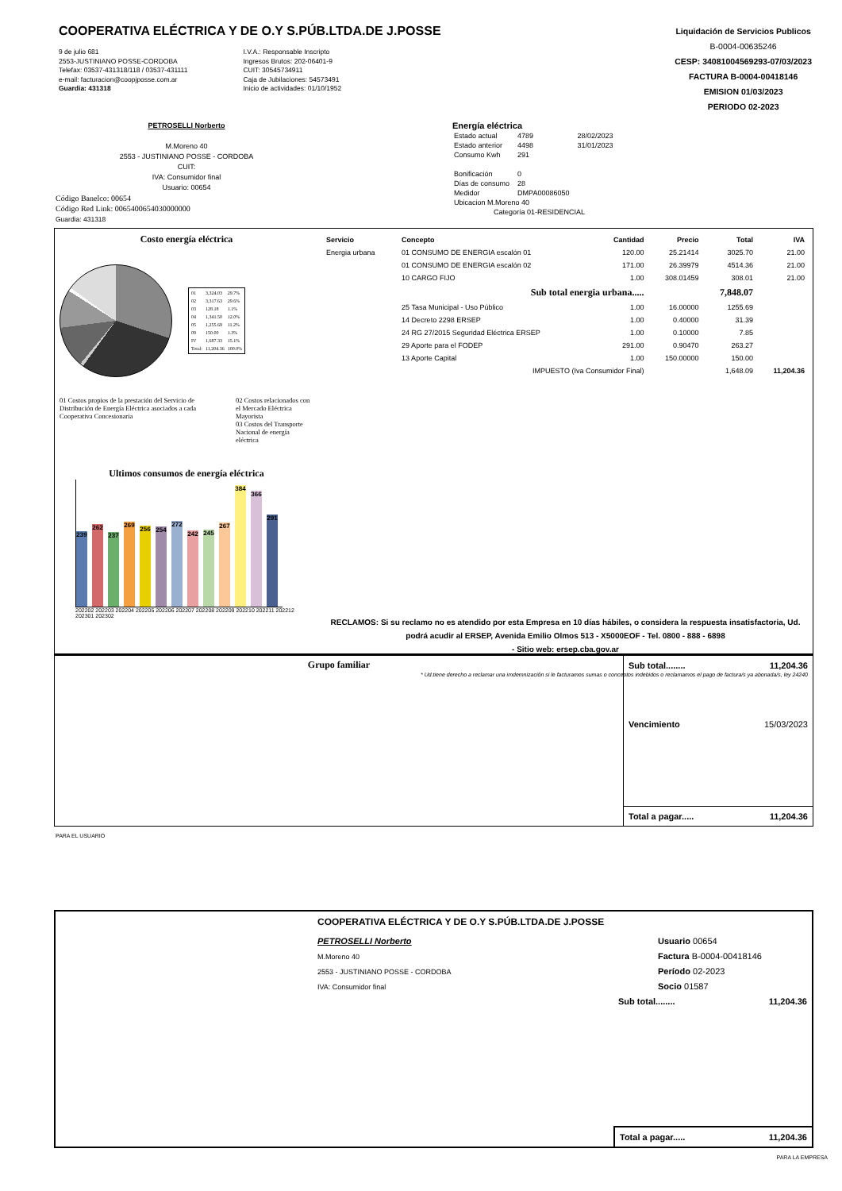COOPERATIVA ELÉCTRICA Y DE O.Y S.PÚB.LTDA.DE J.POSSE
9 de julio 681
2553-JUSTINIANO POSSE-CORDOBA
Telefax: 03537-431318/118 / 03537-431111
e-mail: facturacion@coopjposse.com.ar
Guardia: 431318
I.V.A.: Responsable Inscripto
Ingresos Brutos: 202-06401-9
CUIT: 30545734911
Caja de Jubilaciones: 54573491
Inicio de actividades: 01/10/1952
Liquidación de Servicios Publicos
B-0004-00635246
CESP: 34081004569293-07/03/2023
FACTURA B-0004-00418146
EMISION 01/03/2023
PERIODO 02-2023
PETROSELLI Norberto
M.Moreno 40
2553 - JUSTINIANO POSSE - CORDOBA
CUIT:
IVA: Consumidor final
Usuario: 00654
Código Banelco: 00654
Código Red Link: 0065400654030000000
Guardia: 431318
Energía eléctrica
| Estado actual | 4789 | 28/02/2023 |
| Estado anterior | 4498 | 31/01/2023 |
| Consumo Kwh | 291 | |
| Bonificación | 0 | |
| Días de consumo | 28 | |
| Medidor | DMPA00086050 | |
| Ubicacion M.Moreno 40 | | |
| Categoría 01-RESIDENCIAL | | |
Costo energía eléctrica
| 01 | 3,324.03 | 29.7% |
| 02 | 3,317.63 | 29.6% |
| 03 | 128.18 | 1.1% |
| 04 | 1,341.50 | 12.0% |
| 05 | 1,255.69 | 11.2% |
| 09 | 150.00 | 1.3% |
| IV | 1,687.33 | 15.1% |
| Total: | 11,204.36 | 100.0% |
01 Costos propios de la prestación del Servicio de Distribución de Energía Eléctrica asociados a cada Cooperativa Concesionaria
02 Costos relacionados con el Mercado Eléctrica Mayorista
03 Costos del Transporte Nacional de energía eléctrica
Ultimos consumos de energía eléctrica
239
262
237
269
256
254
272
242
245
267
384
366
291
202202 202203 202204 202205 202206 202207 202208 202209 202210 202211 202212 202301 202302
| Servicio | Concepto | Cantidad | Precio | Total | IVA |
| --- | --- | --- | --- | --- | --- |
| Energia urbana | 01 CONSUMO DE ENERGIA escalón 01 | 120.00 | 25.21414 | 3025.70 | 21.00 |
| | 01 CONSUMO DE ENERGIA escalón 02 | 171.00 | 26.39979 | 4514.36 | 21.00 |
| | 10 CARGO FIJO | 1.00 | 308.01459 | 308.01 | 21.00 |
| | Sub total energia urbana..... | | | 7,848.07 | |
| | 25 Tasa Municipal - Uso Público | 1.00 | 16.00000 | 1255.69 | |
| | 14 Decreto 2298 ERSEP | 1.00 | 0.40000 | 31.39 | |
| | 24 RG 27/2015 Seguridad Eléctrica ERSEP | 1.00 | 0.10000 | 7.85 | |
| | 29 Aporte para el FODEP | 291.00 | 0.90470 | 263.27 | |
| | 13 Aporte Capital | 1.00 | 150.00000 | 150.00 | |
| | IMPUESTO (Iva Consumidor Final) | | | 1,648.09 | 11,204.36 |
RECLAMOS: Si su reclamo no es atendido por esta Empresa en 10 días hábiles, o considera la respuesta insatisfactoria, Ud. podrá acudir al ERSEP, Avenida Emilio Olmos 513 - X5000EOF - Tel. 0800 - 888 - 6898
- Sitio web: ersep.cba.gov.ar
* Ud.tiene derecho a reclamar una imdemnización si le facturamos sumas o conceptos indebidos o reclamamos el pago de factura/s ya abonada/s, ley 24240
Grupo familiar Sub total........ 11,204.36
Vencimiento 15/03/2023
Total a pagar..... 11,204.36
PARA EL USUARIO
COOPERATIVA ELÉCTRICA Y DE O.Y S.PÚB.LTDA.DE J.POSSE
PETROSELLI Norberto
M.Moreno 40
2553 - JUSTINIANO POSSE - CORDOBA
IVA: Consumidor final
Usuario 00654
Factura B-0004-00418146
Período 02-2023
Socio 01587
Sub total........ 11,204.36
Total a pagar..... 11,204.36
PARA LA EMPRESA